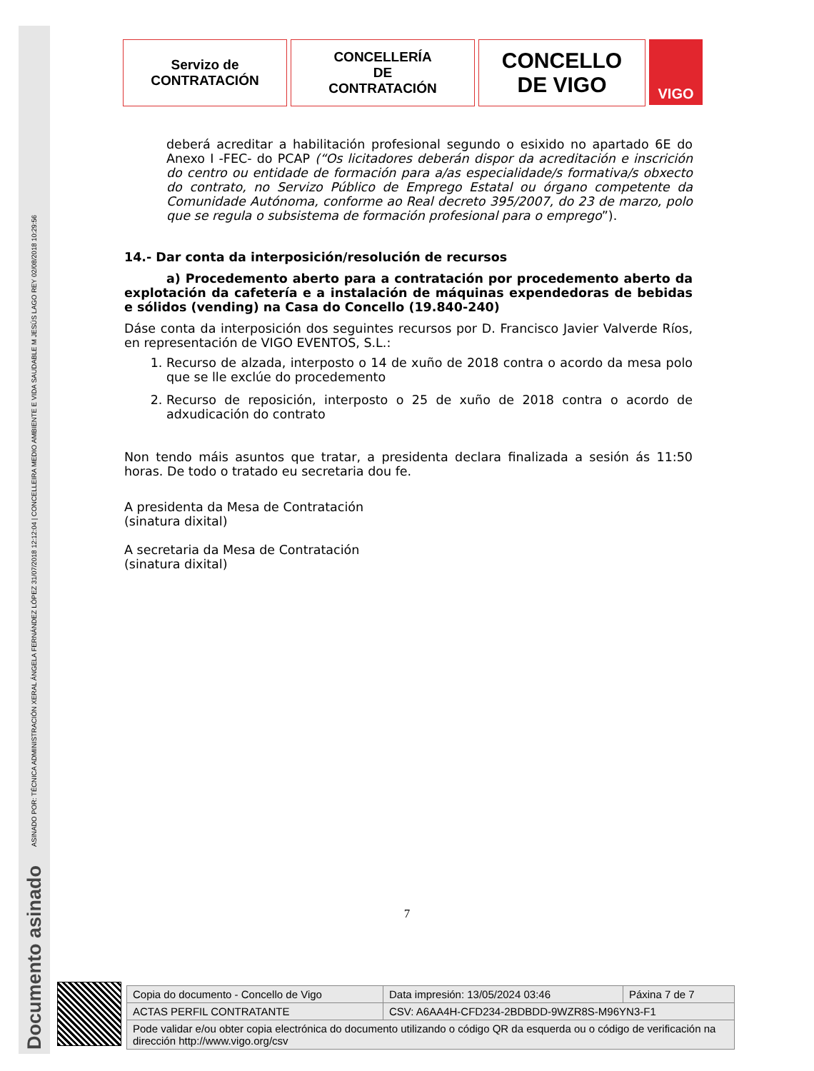ASINADO POR: TÉCNICA ADMINISTRACIÓN XERAL ÁNGELA FERNÁNDEZ LÓPEZ 31/07/2018 12:12:04 | CONCELLEIRA MEDIO AMBIENTE E VIDA SAUDABLE M JESÚS LAGO REY 02/08/2018 10:29:56
Documento asinado
Servizo de
CONTRATACIÓN
CONCELLERÍA
DE
CONTRATACIÓN
CONCELLO
DE VIGO
VIGO
deberá acreditar a habilitación profesional segundo o esixido no apartado 6E do Anexo I -FEC- do PCAP (“Os licitadores deberán dispor da acreditación e inscrición do centro ou entidade de formación para a/as especialidade/s formativa/s obxecto do contrato, no Servizo Público de Emprego Estatal ou órgano competente da Comunidade Autónoma, conforme ao Real decreto 395/2007, do 23 de marzo, polo que se regula o subsistema de formación profesional para o emprego”).
14.- Dar conta da interposición/resolución de recursos
a) Procedemento aberto para a contratación por procedemento aberto da explotación da cafetería e a instalación de máquinas expendedoras de bebidas e sólidos (vending) na Casa do Concello (19.840-240)
Dáse conta da interposición dos seguintes recursos por D. Francisco Javier Valverde Ríos, en representación de VIGO EVENTOS, S.L.:
1. Recurso de alzada, interposto o 14 de xuño de 2018 contra o acordo da mesa polo que se lle exclúe do procedemento
2. Recurso de reposición, interposto o 25 de xuño de 2018 contra o acordo de adxudicación do contrato
Non tendo máis asuntos que tratar, a presidenta declara finalizada a sesión ás 11:50 horas. De todo o tratado eu secretaria dou fe.
A presidenta da Mesa de Contratación
(sinatura dixital)
A secretaria da Mesa de Contratación
(sinatura dixital)
7
| Copia do documento - Concello de Vigo | Data impresión: 13/05/2024 03:46 | Páxina 7 de 7 |
| ACTAS PERFIL CONTRATANTE | CSV: A6AA4H-CFD234-2BDBDD-9WZR8S-M96YN3-F1 | |
| Pode validar e/ou obter copia electrónica do documento utilizando o código QR da esquerda ou o código de verificación na dirección http://www.vigo.org/csv | | |